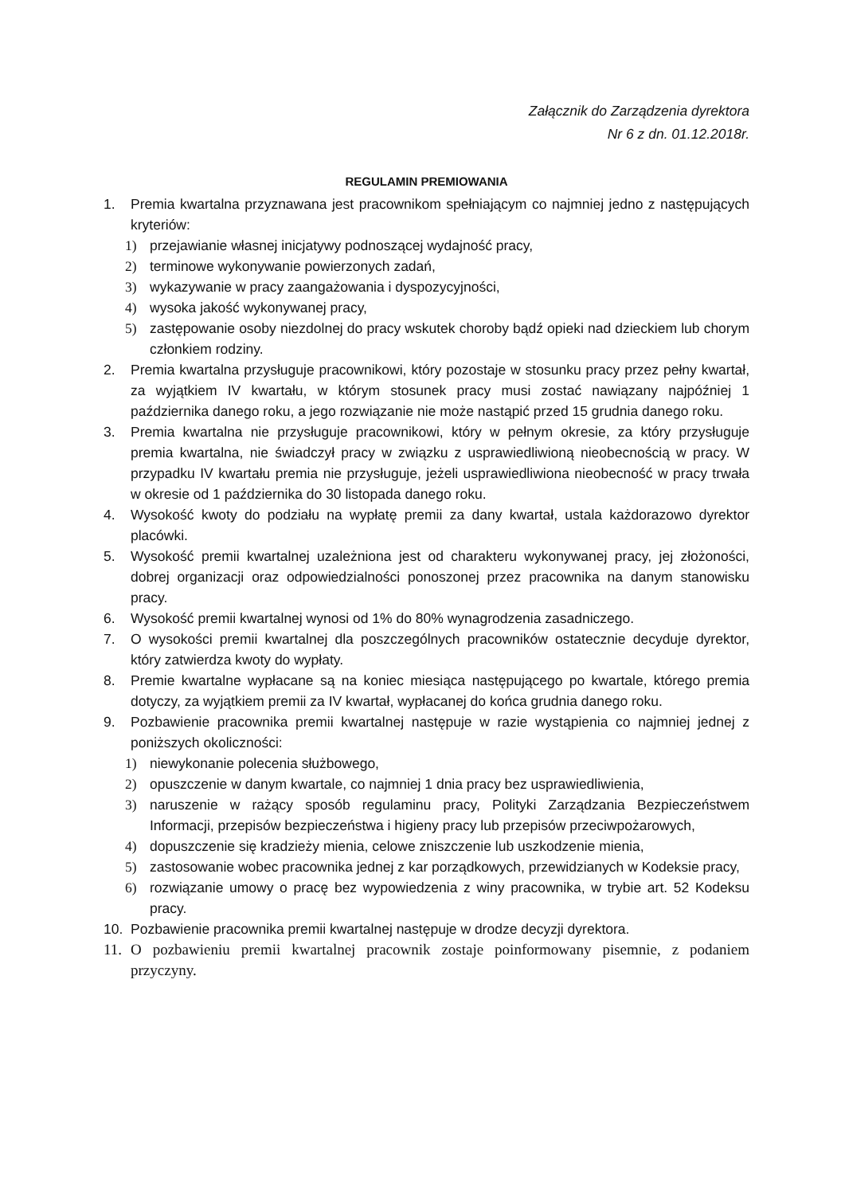Załącznik do Zarządzenia dyrektora
Nr 6 z dn. 01.12.2018r.
REGULAMIN PREMIOWANIA
1. Premia kwartalna przyznawana jest pracownikom spełniającym co najmniej jedno z następujących kryteriów:
1) przejawianie własnej inicjatywy podnoszącej wydajność pracy,
2) terminowe wykonywanie powierzonych zadań,
3) wykazywanie w pracy zaangażowania i dyspozycyjności,
4) wysoka jakość wykonywanej pracy,
5) zastępowanie osoby niezdolnej do pracy wskutek choroby bądź opieki nad dzieckiem lub chorym członkiem rodziny.
2. Premia kwartalna przysługuje pracownikowi, który pozostaje w stosunku pracy przez pełny kwartał, za wyjątkiem IV kwartału, w którym stosunek pracy musi zostać nawiązany najpóźniej 1 października danego roku, a jego rozwiązanie nie może nastąpić przed 15 grudnia danego roku.
3. Premia kwartalna nie przysługuje pracownikowi, który w pełnym okresie, za który przysługuje premia kwartalna, nie świadczył pracy w związku z usprawiedliwioną nieobecnością w pracy. W przypadku IV kwartału premia nie przysługuje, jeżeli usprawiedliwiona nieobecność w pracy trwała w okresie od 1 października do 30 listopada danego roku.
4. Wysokość kwoty do podziału na wypłatę premii za dany kwartał, ustala każdorazowo dyrektor placówki.
5. Wysokość premii kwartalnej uzależniona jest od charakteru wykonywanej pracy, jej złożoności, dobrej organizacji oraz odpowiedzialności ponoszonej przez pracownika na danym stanowisku pracy.
6. Wysokość premii kwartalnej wynosi od 1% do 80% wynagrodzenia zasadniczego.
7. O wysokości premii kwartalnej dla poszczególnych pracowników ostatecznie decyduje dyrektor, który zatwierdza kwoty do wypłaty.
8. Premie kwartalne wypłacane są na koniec miesiąca następującego po kwartale, którego premia dotyczy, za wyjątkiem premii za IV kwartał, wypłacanej do końca grudnia danego roku.
9. Pozbawienie pracownika premii kwartalnej następuje w razie wystąpienia co najmniej jednej z poniższych okoliczności:
1) niewykonanie polecenia służbowego,
2) opuszczenie w danym kwartale, co najmniej 1 dnia pracy bez usprawiedliwienia,
3) naruszenie w rażący sposób regulaminu pracy, Polityki Zarządzania Bezpieczeństwem Informacji, przepisów bezpieczeństwa i higieny pracy lub przepisów przeciwpożarowych,
4) dopuszczenie się kradzieży mienia, celowe zniszczenie lub uszkodzenie mienia,
5) zastosowanie wobec pracownika jednej z kar porządkowych, przewidzianych w Kodeksie pracy,
6) rozwiązanie umowy o pracę bez wypowiedzenia z winy pracownika, w trybie art. 52 Kodeksu pracy.
10. Pozbawienie pracownika premii kwartalnej następuje w drodze decyzji dyrektora.
11. O pozbawieniu premii kwartalnej pracownik zostaje poinformowany pisemnie, z podaniem przyczyny.